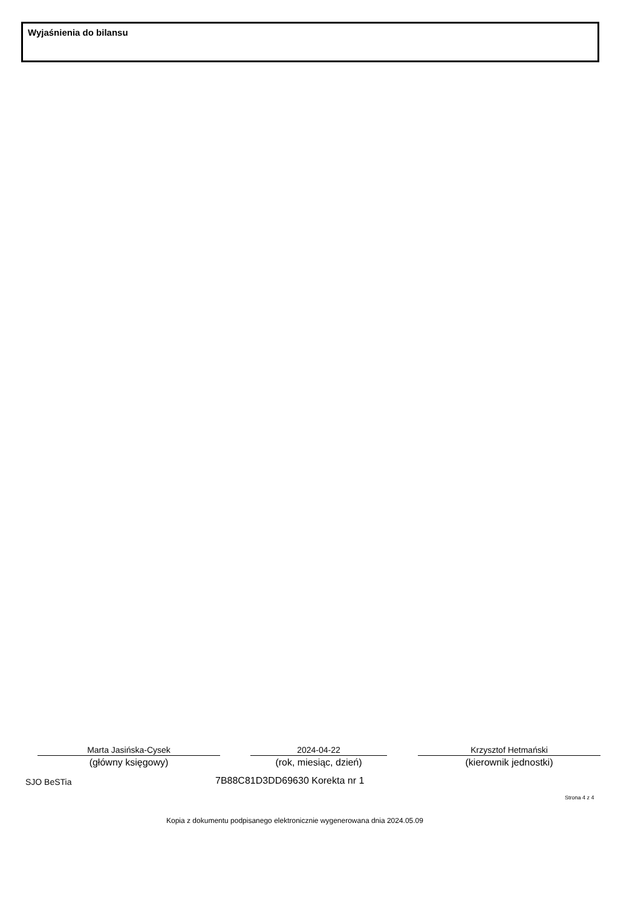Wyjaśnienia do bilansu
Marta Jasińska-Cysek
(główny księgowy)
2024-04-22
(rok, miesiąc, dzień)
Krzysztof Hetmański
(kierownik jednostki)
SJO BeSTia 7B88C81D3DD69630 Korekta nr 1
Strona 4 z 4
Kopia z dokumentu podpisanego elektronicznie wygenerowana dnia 2024.05.09